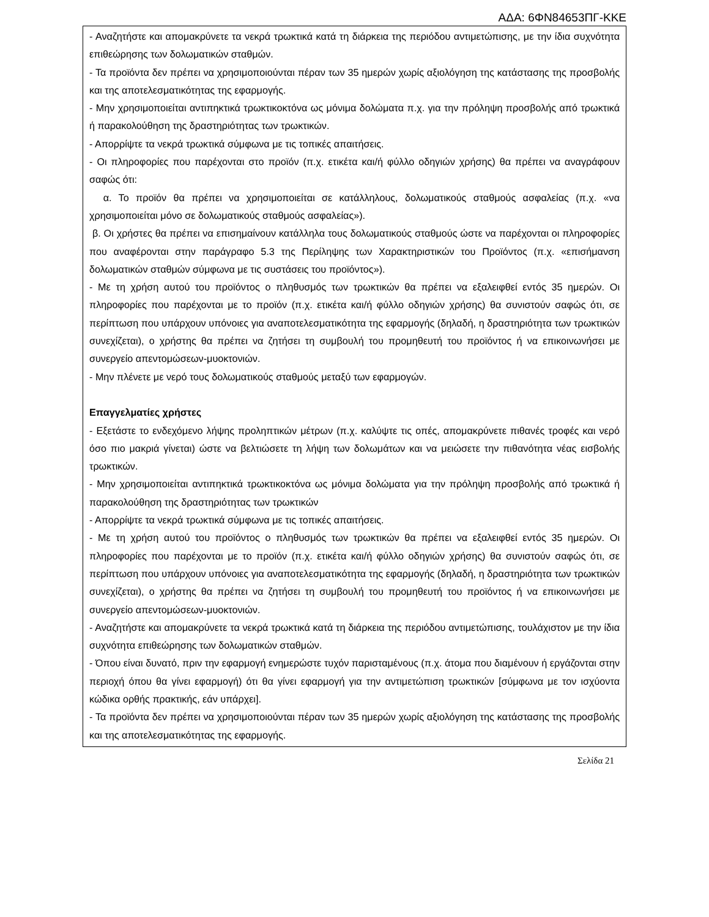ΑΔΑ: 6ΦΝ84653ΠΓ-ΚΚΕ
- Αναζητήστε και απομακρύνετε τα νεκρά τρωκτικά κατά τη διάρκεια της περιόδου αντιμετώπισης, με την ίδια συχνότητα επιθεώρησης των δολωματικών σταθμών.
- Τα προϊόντα δεν πρέπει να χρησιμοποιούνται πέραν των 35 ημερών χωρίς αξιολόγηση της κατάστασης της προσβολής και της αποτελεσματικότητας της εφαρμογής.
- Μην χρησιμοποιείται αντιπηκτικά τρωκτικοκτόνα ως μόνιμα δολώματα π.χ. για την πρόληψη προσβολής από τρωκτικά ή παρακολούθηση της δραστηριότητας των τρωκτικών.
- Απορρίψτε τα νεκρά τρωκτικά σύμφωνα με τις τοπικές απαιτήσεις.
- Οι πληροφορίες που παρέχονται στο προϊόν (π.χ. ετικέτα και/ή φύλλο οδηγιών χρήσης) θα πρέπει να αναγράφουν σαφώς ότι:
α. Το προϊόν θα πρέπει να χρησιμοποιείται σε κατάλληλους, δολωματικούς σταθμούς ασφαλείας (π.χ. «να χρησιμοποιείται μόνο σε δολωματικούς σταθμούς ασφαλείας»).
β. Οι χρήστες θα πρέπει να επισημαίνουν κατάλληλα τους δολωματικούς σταθμούς ώστε να παρέχονται οι πληροφορίες που αναφέρονται στην παράγραφο 5.3 της Περίληψης των Χαρακτηριστικών του Προϊόντος (π.χ. «επισήμανση δολωματικών σταθμών σύμφωνα με τις συστάσεις του προϊόντος»).
- Με τη χρήση αυτού του προϊόντος ο πληθυσμός των τρωκτικών θα πρέπει να εξαλειφθεί εντός 35 ημερών. Οι πληροφορίες που παρέχονται με το προϊόν (π.χ. ετικέτα και/ή φύλλο οδηγιών χρήσης) θα συνιστούν σαφώς ότι, σε περίπτωση που υπάρχουν υπόνοιες για αναποτελεσματικότητα της εφαρμογής (δηλαδή, η δραστηριότητα των τρωκτικών συνεχίζεται), ο χρήστης θα πρέπει να ζητήσει τη συμβουλή του προμηθευτή του προϊόντος ή να επικοινωνήσει με συνεργείο απεντομώσεων-μυοκτονιών.
- Μην πλένετε με νερό τους δολωματικούς σταθμούς μεταξύ των εφαρμογών.
Επαγγελματίες χρήστες
- Εξετάστε το ενδεχόμενο λήψης προληπτικών μέτρων (π.χ. καλύψτε τις οπές, απομακρύνετε πιθανές τροφές και νερό όσο πιο μακριά γίνεται) ώστε να βελτιώσετε τη λήψη των δολωμάτων και να μειώσετε την πιθανότητα νέας εισβολής τρωκτικών.
- Μην χρησιμοποιείται αντιπηκτικά τρωκτικοκτόνα ως μόνιμα δολώματα για την πρόληψη προσβολής από τρωκτικά ή παρακολούθηση της δραστηριότητας των τρωκτικών
- Απορρίψτε τα νεκρά τρωκτικά σύμφωνα με τις τοπικές απαιτήσεις.
- Με τη χρήση αυτού του προϊόντος ο πληθυσμός των τρωκτικών θα πρέπει να εξαλειφθεί εντός 35 ημερών. Οι πληροφορίες που παρέχονται με το προϊόν (π.χ. ετικέτα και/ή φύλλο οδηγιών χρήσης) θα συνιστούν σαφώς ότι, σε περίπτωση που υπάρχουν υπόνοιες για αναποτελεσματικότητα της εφαρμογής (δηλαδή, η δραστηριότητα των τρωκτικών συνεχίζεται), ο χρήστης θα πρέπει να ζητήσει τη συμβουλή του προμηθευτή του προϊόντος ή να επικοινωνήσει με συνεργείο απεντομώσεων-μυοκτονιών.
- Αναζητήστε και απομακρύνετε τα νεκρά τρωκτικά κατά τη διάρκεια της περιόδου αντιμετώπισης, τουλάχιστον με την ίδια συχνότητα επιθεώρησης των δολωματικών σταθμών.
- Όπου είναι δυνατό, πριν την εφαρμογή ενημερώστε τυχόν παρισταμένους (π.χ. άτομα που διαμένουν ή εργάζονται στην περιοχή όπου θα γίνει εφαρμογή) ότι θα γίνει εφαρμογή για την αντιμετώπιση τρωκτικών [σύμφωνα με τον ισχύοντα κώδικα ορθής πρακτικής, εάν υπάρχει].
- Τα προϊόντα δεν πρέπει να χρησιμοποιούνται πέραν των 35 ημερών χωρίς αξιολόγηση της κατάστασης της προσβολής και της αποτελεσματικότητας της εφαρμογής.
Σελίδα 21